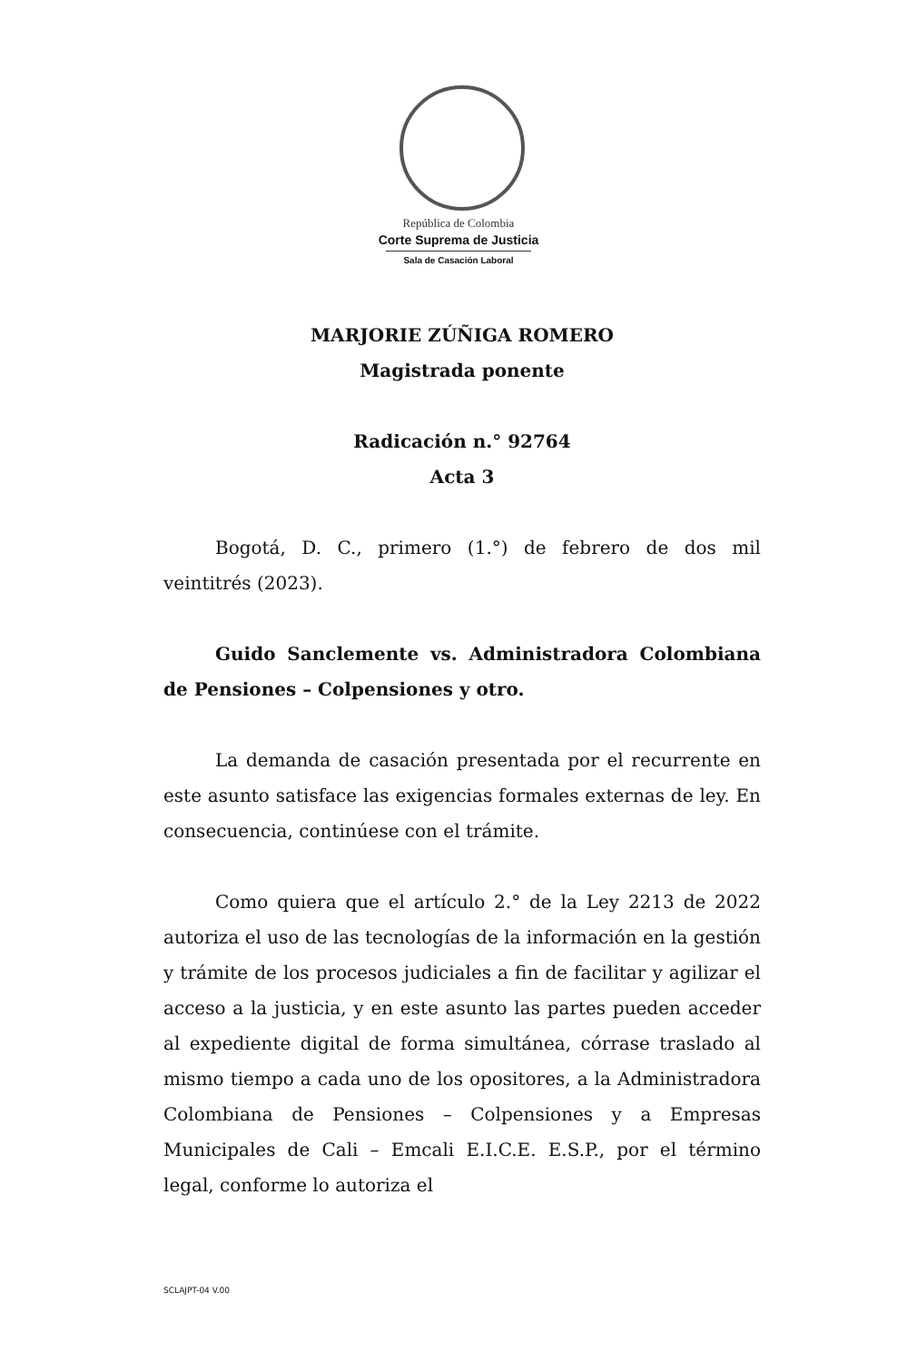República de Colombia
Corte Suprema de Justicia
Sala de Casación Laboral
MARJORIE ZÚÑIGA ROMERO
Magistrada ponente
Radicación n.° 92764
Acta 3
Bogotá, D. C., primero (1.°) de febrero de dos mil veintitrés (2023).
Guido Sanclemente vs. Administradora Colombiana de Pensiones – Colpensiones y otro.
La demanda de casación presentada por el recurrente en este asunto satisface las exigencias formales externas de ley. En consecuencia, continúese con el trámite.
Como quiera que el artículo 2.° de la Ley 2213 de 2022 autoriza el uso de las tecnologías de la información en la gestión y trámite de los procesos judiciales a fin de facilitar y agilizar el acceso a la justicia, y en este asunto las partes pueden acceder al expediente digital de forma simultánea, córrase traslado al mismo tiempo a cada uno de los opositores, a la Administradora Colombiana de Pensiones – Colpensiones y a Empresas Municipales de Cali – Emcali E.I.C.E. E.S.P., por el término legal, conforme lo autoriza el
SCLAJPT-04 V.00